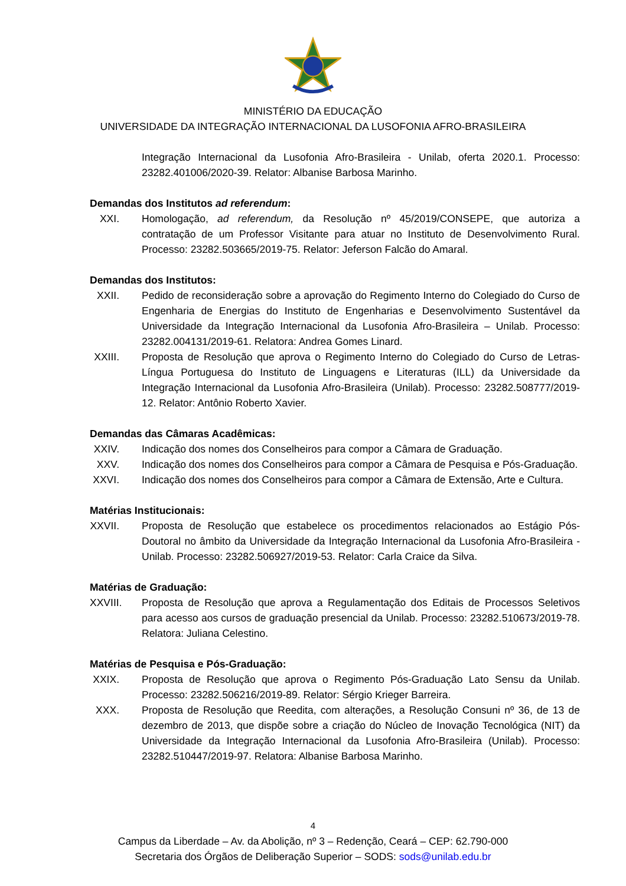MINISTÉRIO DA EDUCAÇÃO
UNIVERSIDADE DA INTEGRAÇÃO INTERNACIONAL DA LUSOFONIA AFRO-BRASILEIRA
Integração Internacional da Lusofonia Afro-Brasileira - Unilab, oferta 2020.1. Processo: 23282.401006/2020-39. Relator: Albanise Barbosa Marinho.
Demandas dos Institutos ad referendum:
XXI. Homologação, ad referendum, da Resolução nº 45/2019/CONSEPE, que autoriza a contratação de um Professor Visitante para atuar no Instituto de Desenvolvimento Rural. Processo: 23282.503665/2019-75. Relator: Jeferson Falcão do Amaral.
Demandas dos Institutos:
XXII.
Pedido de reconsideração sobre a aprovação do Regimento Interno do Colegiado do Curso de Engenharia de Energias do Instituto de Engenharias e Desenvolvimento Sustentável da Universidade da Integração Internacional da Lusofonia Afro-Brasileira – Unilab. Processo: 23282.004131/2019-61. Relatora: Andrea Gomes Linard.
XXIII.
Proposta de Resolução que aprova o Regimento Interno do Colegiado do Curso de Letras-Língua Portuguesa do Instituto de Linguagens e Literaturas (ILL) da Universidade da Integração Internacional da Lusofonia Afro-Brasileira (Unilab). Processo: 23282.508777/2019-12. Relator: Antônio Roberto Xavier.
Demandas das Câmaras Acadêmicas:
XXIV.
Indicação dos nomes dos Conselheiros para compor a Câmara de Graduação.
XXV. Indicação dos nomes dos Conselheiros para compor a Câmara de Pesquisa e Pós-Graduação.
XXVI.
Indicação dos nomes dos Conselheiros para compor a Câmara de Extensão, Arte e Cultura.
Matérias Institucionais:
XXVII.
Proposta de Resolução que estabelece os procedimentos relacionados ao Estágio Pós-Doutoral no âmbito da Universidade da Integração Internacional da Lusofonia Afro-Brasileira - Unilab. Processo: 23282.506927/2019-53. Relator: Carla Craice da Silva.
Matérias de Graduação:
XXVIII.
Proposta de Resolução que aprova a Regulamentação dos Editais de Processos Seletivos para acesso aos cursos de graduação presencial da Unilab. Processo: 23282.510673/2019-78. Relatora: Juliana Celestino.
Matérias de Pesquisa e Pós-Graduação:
XXIX.
Proposta de Resolução que aprova o Regimento Pós-Graduação Lato Sensu da Unilab. Processo: 23282.506216/2019-89. Relator: Sérgio Krieger Barreira.
XXX. Proposta de Resolução que Reedita, com alterações, a Resolução Consuni nº 36, de 13 de dezembro de 2013, que dispõe sobre a criação do Núcleo de Inovação Tecnológica (NIT) da Universidade da Integração Internacional da Lusofonia Afro-Brasileira (Unilab). Processo: 23282.510447/2019-97. Relatora: Albanise Barbosa Marinho.
4
Campus da Liberdade – Av. da Abolição, nº 3 – Redenção, Ceará – CEP: 62.790-000
Secretaria dos Órgãos de Deliberação Superior – SODS: sods@unilab.edu.br